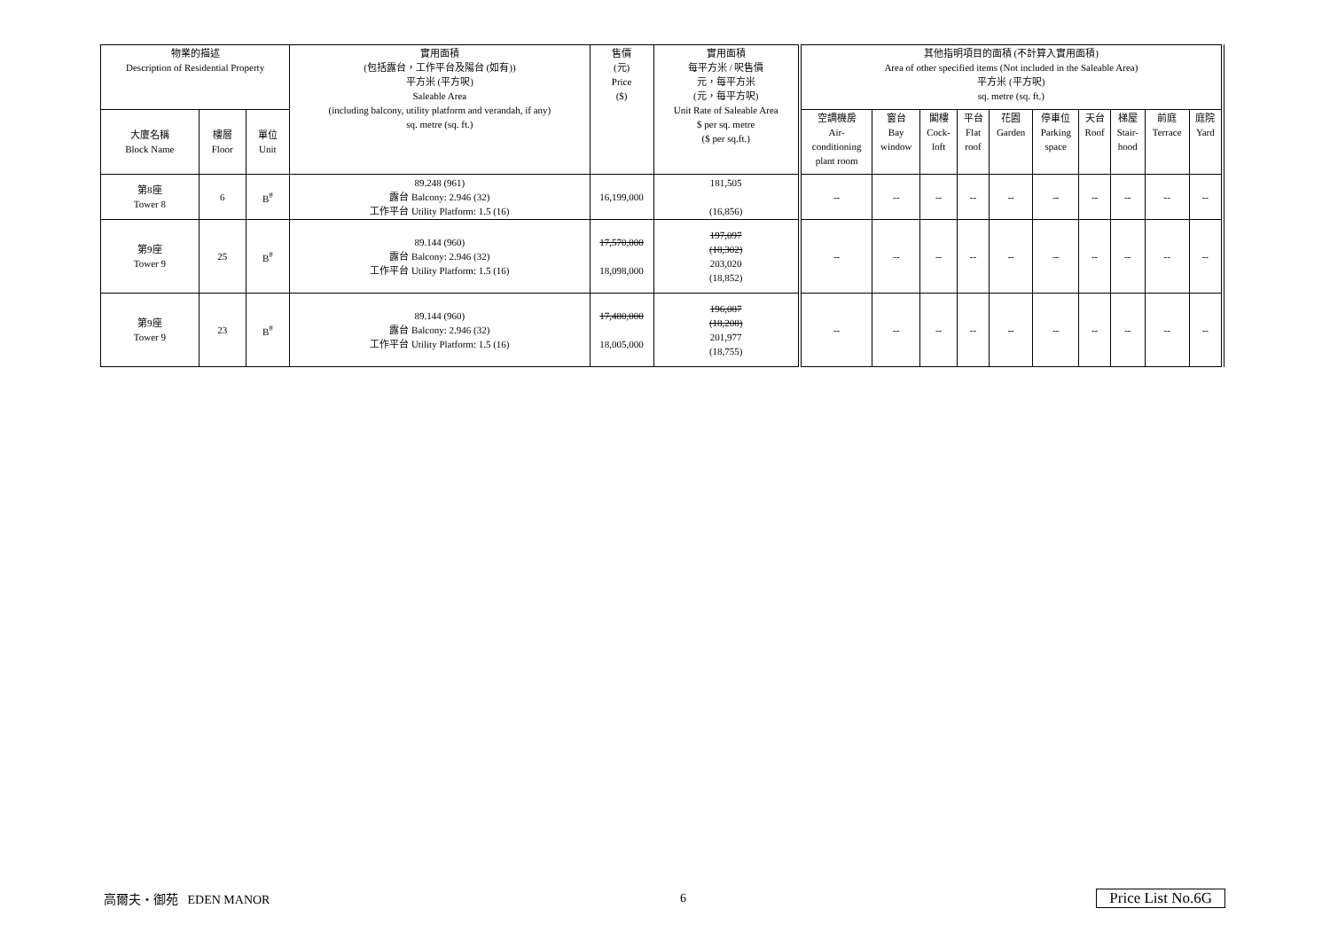| 物業的描述 Description of Residential Property | | | 實用面積 (包括露台，工作平台及陽台 (如有)) 平方米 (平方呎) Saleable Area (including balcony, utility platform and verandah, if any) sq. metre (sq. ft.) | 售價 (元) Price ($) | 實用面積 每平方米 / 呎售價 元，每平方米 (元，每平方呎) Unit Rate of Saleable Area $ per sq. metre ($ per sq.ft.) | 其他指明項目的面積 (不計算入實用面積) Area of other specified items (Not included in the Saleable Area) 平方米 (平方呎) sq. metre (sq. ft.) | | | | | | | | | |
| --- | --- | --- | --- | --- | --- | --- | --- | --- | --- | --- | --- | --- | --- | --- | --- |
| 大廈名稱 Block Name | 樓層 Floor | 單位 Unit | | | | 空調機房 Air- conditioning plant room | 窗台 Bay window | 閣樓 Cock- loft | 平台 Flat roof | 花園 Garden | 停車位 Parking space | 天台 Roof | 梯屋 Stair- hood | 前庭 Terrace | 庭院 Yard |
| 第8座 Tower 8 | 6 | B<sup>#</sup> | 89.248 (961) 露台 Balcony: 2.946 (32) 工作平台 Utility Platform: 1.5 (16) | 16,199,000 | 181,505 (16,856) | -- | -- | -- | -- | -- | -- | -- | -- | -- | -- |
| 第9座 Tower 9 | 25 | B<sup>#</sup> | 89.144 (960) 露台 Balcony: 2.946 (32) 工作平台 Utility Platform: 1.5 (16) | 17,570,000 18,098,000 | 197,097 (18,302) 203,020 (18,852) | -- | -- | -- | -- | -- | -- | -- | -- | -- | -- |
| 第9座 Tower 9 | 23 | B<sup>#</sup> | 89.144 (960) 露台 Balcony: 2.946 (32) 工作平台 Utility Platform: 1.5 (16) | 17,480,000 18,005,000 | 196,087 (18,208) 201,977 (18,755) | -- | -- | -- | -- | -- | -- | -- | -- | -- | -- |
高爾夫・御苑 EDEN MANOR 6 Price List No.6G